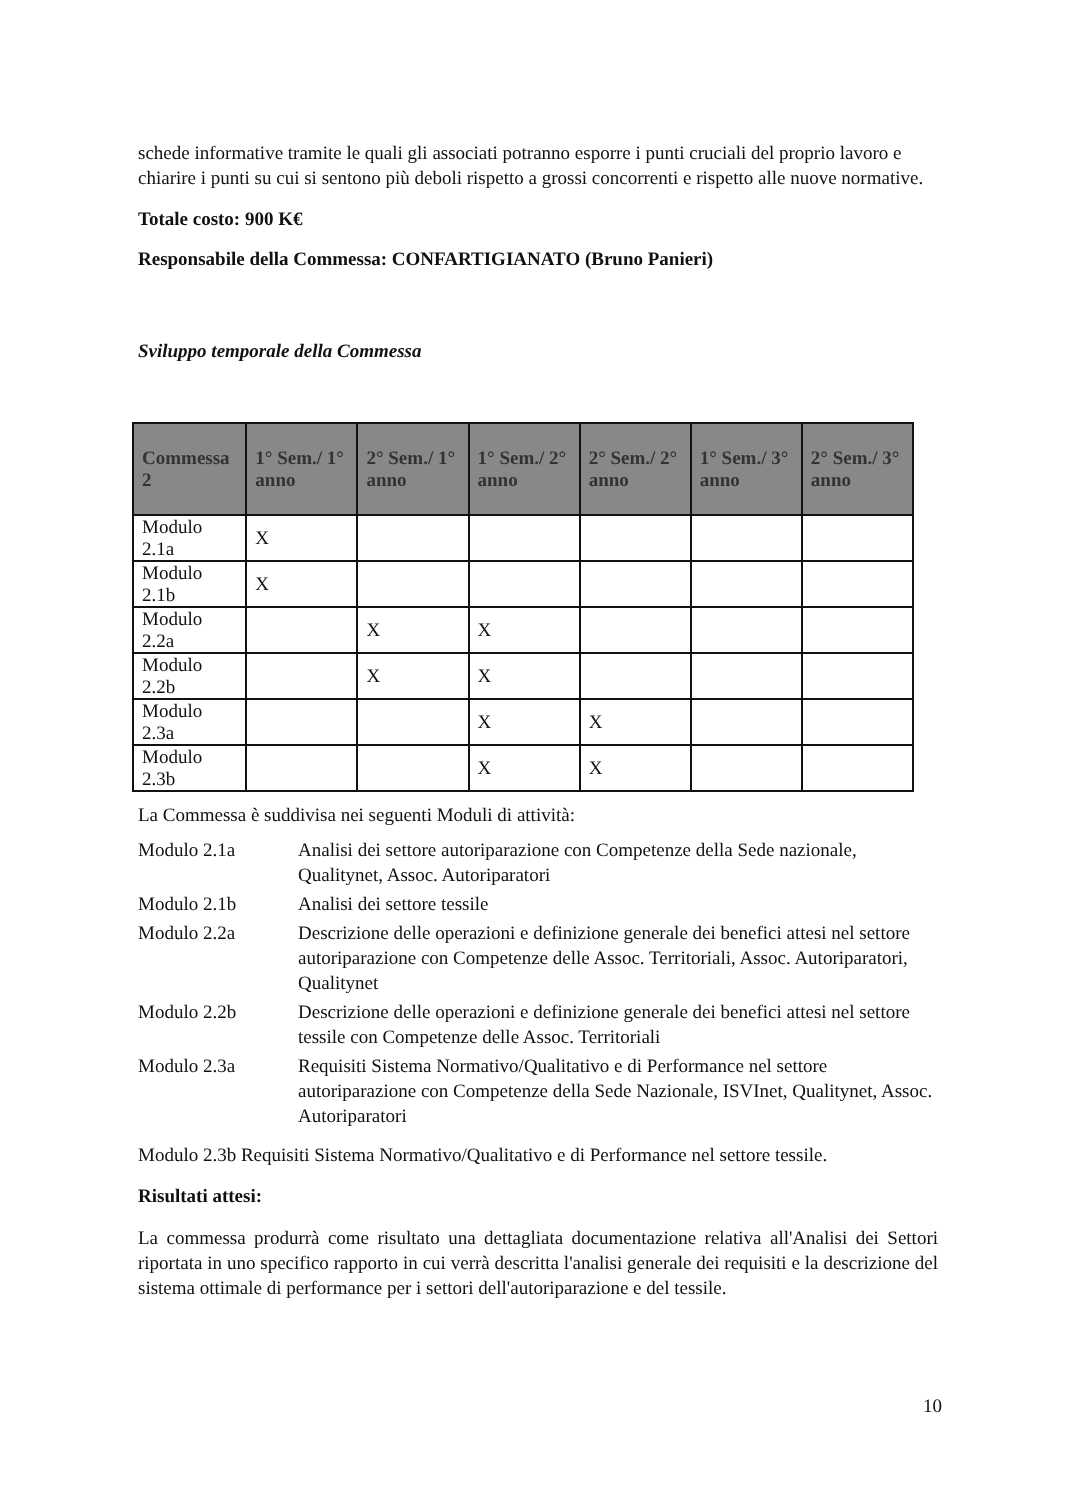schede informative tramite le quali gli associati potranno esporre i punti cruciali del proprio lavoro e chiarire i punti su cui si sentono più deboli rispetto a grossi concorrenti e rispetto alle nuove normative.
Totale costo: 900 K€
Responsabile della Commessa: CONFARTIGIANATO (Bruno Panieri)
Sviluppo temporale della Commessa
| Commessa 2 | 1° Sem./ 1° anno | 2° Sem./ 1° anno | 1° Sem./ 2° anno | 2° Sem./ 2° anno | 1° Sem./ 3° anno | 2° Sem./ 3° anno |
| --- | --- | --- | --- | --- | --- | --- |
| Modulo 2.1a | X | | | | | |
| Modulo 2.1b | X | | | | | |
| Modulo 2.2a | | X | X | | | |
| Modulo 2.2b | | X | X | | | |
| Modulo 2.3a | | | X | X | | |
| Modulo 2.3b | | | X | X | | |
La Commessa è suddivisa nei seguenti Moduli di attività:
Modulo 2.1a Analisi dei settore autoriparazione con Competenze della Sede nazionale, Qualitynet, Assoc. Autoriparatori
Modulo 2.1b Analisi dei settore tessile
Modulo 2.2a Descrizione delle operazioni e definizione generale dei benefici attesi nel settore autoriparazione con Competenze delle Assoc. Territoriali, Assoc. Autoriparatori, Qualitynet
Modulo 2.2b Descrizione delle operazioni e definizione generale dei benefici attesi nel settore tessile con Competenze delle Assoc. Territoriali
Modulo 2.3a Requisiti Sistema Normativo/Qualitativo e di Performance nel settore autoriparazione con Competenze della Sede Nazionale, ISVInet, Qualitynet, Assoc. Autoriparatori
Modulo 2.3b Requisiti Sistema Normativo/Qualitativo e di Performance nel settore tessile.
Risultati attesi:
La commessa produrrà come risultato una dettagliata documentazione relativa all'Analisi dei Settori riportata in uno specifico rapporto in cui verrà descritta l'analisi generale dei requisiti e la descrizione del sistema ottimale di performance per i settori dell'autoriparazione e del tessile.
10